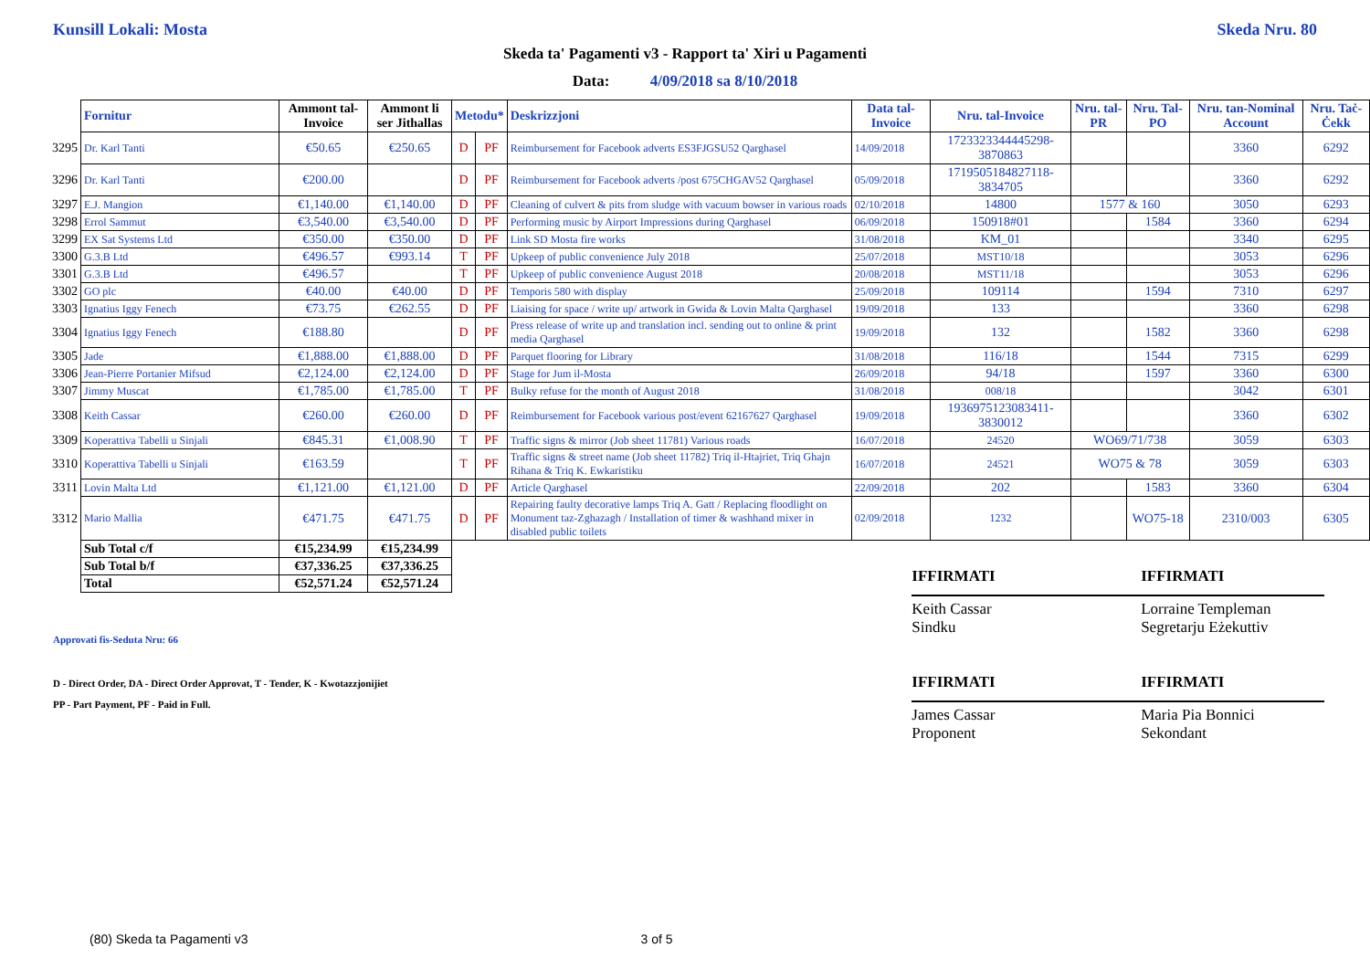Kunsill Lokali: Mosta Skeda Nru. 80
Skeda ta' Pagamenti v3 - Rapport ta' Xiri u Pagamenti
Data: 4/09/2018 sa 8/10/2018
| | Fornitur | Ammont tal-Invoice | Ammont li ser Jithallas | Metodu* | | Deskrizzjoni | Data tal-Invoice | Nru. tal-Invoice | Nru. tal-PR | Nru. Tal-PO | Nru. tan-Nominal Account | Nru. Taċ-Ċekk |
| 3295 | Dr. Karl Tanti | €50.65 | €250.65 | D | PF | Reimbursement for Facebook adverts ES3FJGSU52 Qarghasel | 14/09/2018 | 1723323344445298-3870863 | | | 3360 | 6292 |
| 3296 | Dr. Karl Tanti | €200.00 | | D | PF | Reimbursement for Facebook adverts /post 675CHGAV52 Qarghasel | 05/09/2018 | 1719505184827118-3834705 | | | 3360 | 6292 |
| 3297 | E.J. Mangion | €1,140.00 | €1,140.00 | D | PF | Cleaning of culvert & pits from sludge with vacuum bowser in various roads | 02/10/2018 | 14800 | 1577 & 160 | | 3050 | 6293 |
| 3298 | Errol Sammut | €3,540.00 | €3,540.00 | D | PF | Performing music by Airport Impressions during Qarghasel | 06/09/2018 | 150918#01 | | 1584 | 3360 | 6294 |
| 3299 | EX Sat Systems Ltd | €350.00 | €350.00 | D | PF | Link SD Mosta fire works | 31/08/2018 | KM_01 | | | 3340 | 6295 |
| 3300 | G.3.B Ltd | €496.57 | €993.14 | T | PF | Upkeep of public convenience July 2018 | 25/07/2018 | MST10/18 | | | 3053 | 6296 |
| 3301 | G.3.B Ltd | €496.57 | | T | PF | Upkeep of public convenience August 2018 | 20/08/2018 | MST11/18 | | | 3053 | 6296 |
| 3302 | GO plc | €40.00 | €40.00 | D | PF | Temporis 580 with display | 25/09/2018 | 109114 | | 1594 | 7310 | 6297 |
| 3303 | Ignatius Iggy Fenech | €73.75 | €262.55 | D | PF | Liaising for space / write up/ artwork in Gwida & Lovin Malta Qarghasel | 19/09/2018 | 133 | | | 3360 | 6298 |
| 3304 | Ignatius Iggy Fenech | €188.80 | | D | PF | Press release of write up and translation incl. sending out to online & print media Qarghasel | 19/09/2018 | 132 | | 1582 | 3360 | 6298 |
| 3305 | Jade | €1,888.00 | €1,888.00 | D | PF | Parquet flooring for Library | 31/08/2018 | 116/18 | | 1544 | 7315 | 6299 |
| 3306 | Jean-Pierre Portanier Mifsud | €2,124.00 | €2,124.00 | D | PF | Stage for Jum il-Mosta | 26/09/2018 | 94/18 | | 1597 | 3360 | 6300 |
| 3307 | Jimmy Muscat | €1,785.00 | €1,785.00 | T | PF | Bulky refuse for the month of August 2018 | 31/08/2018 | 008/18 | | | 3042 | 6301 |
| 3308 | Keith Cassar | €260.00 | €260.00 | D | PF | Reimbursement for Facebook various post/event 62167627 Qarghasel | 19/09/2018 | 1936975123083411-3830012 | | | 3360 | 6302 |
| 3309 | Koperattiva Tabelli u Sinjali | €845.31 | €1,008.90 | T | PF | Traffic signs & mirror (Job sheet 11781) Various roads | 16/07/2018 | 24520 | WO69/71/738 | | 3059 | 6303 |
| 3310 | Koperattiva Tabelli u Sinjali | €163.59 | | T | PF | Traffic signs & street name (Job sheet 11782) Triq il-Htajriet, Triq Ghajn Rihana & Triq K. Ewkaristiku | 16/07/2018 | 24521 | WO75 & 78 | | 3059 | 6303 |
| 3311 | Lovin Malta Ltd | €1,121.00 | €1,121.00 | D | PF | Article Qarghasel | 22/09/2018 | 202 | | 1583 | 3360 | 6304 |
| 3312 | Mario Mallia | €471.75 | €471.75 | D | PF | Repairing faulty decorative lamps Triq A. Gatt / Replacing floodlight on Monument taz-Zghazagh / Installation of timer & washhand mixer in disabled public toilets | 02/09/2018 | 1232 | | WO75-18 | 2310/003 | 6305 |
| | Sub Total c/f | €15,234.99 | €15,234.99 | | | | | | | | | |
| | Sub Total b/f | €37,336.25 | €37,336.25 | | | | | | | | | |
| | Total | €52,571.24 | €52,571.24 | | | | | | | | | |
Approvati fis-Seduta Nru: 66
D - Direct Order, DA - Direct Order Approvat, T - Tender, K - Kwotazzjonijiet
PP - Part Payment, PF - Paid in Full.
IFFIRMATI
Keith Cassar
Sindku
IFFIRMATI
James Cassar
Proponent
IFFIRMATI
Lorraine Templeman
Segretarju Eżekuttiv
IFFIRMATI
Maria Pia Bonnici
Sekondant
(80) Skeda ta Pagamenti v3 3 of 5